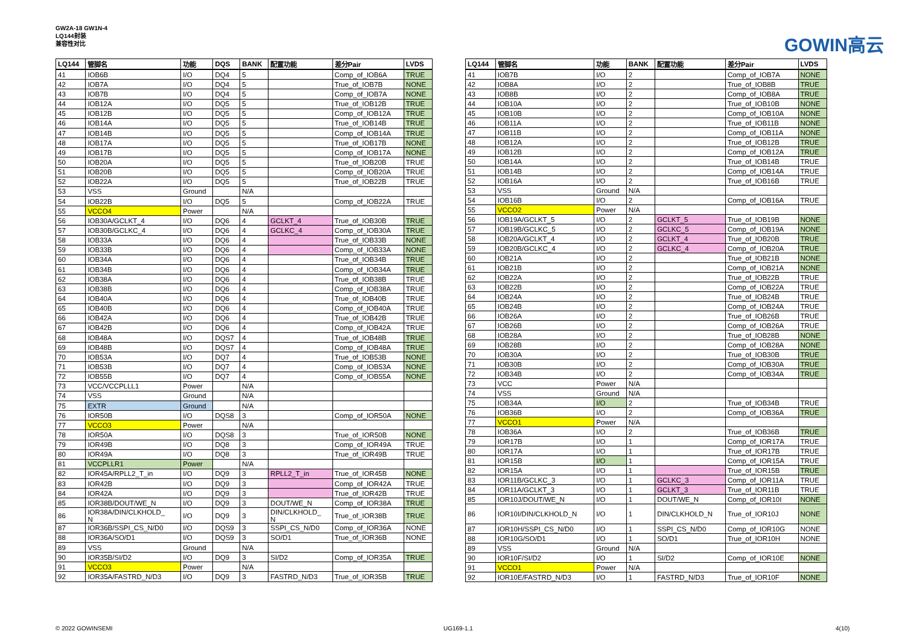GW2A-18 GW1N-4
LQ144封装
兼容性对比
GOWIN高云
| LQ144 | 管脚名 | 功能 | DQS | BANK | 配置功能 | 差分Pair | LVDS |
| --- | --- | --- | --- | --- | --- | --- | --- |
| 41 | IOB6B | I/O | DQ4 | 5 | | Comp_of_IOB6A | TRUE |
| 42 | IOB7A | I/O | DQ4 | 5 | | True_of_IOB7B | NONE |
| 43 | IOB7B | I/O | DQ4 | 5 | | Comp_of_IOB7A | NONE |
| 44 | IOB12A | I/O | DQ5 | 5 | | True_of_IOB12B | TRUE |
| 45 | IOB12B | I/O | DQ5 | 5 | | Comp_of_IOB12A | TRUE |
| 46 | IOB14A | I/O | DQ5 | 5 | | True_of_IOB14B | TRUE |
| 47 | IOB14B | I/O | DQ5 | 5 | | Comp_of_IOB14A | TRUE |
| 48 | IOB17A | I/O | DQ5 | 5 | | True_of_IOB17B | NONE |
| 49 | IOB17B | I/O | DQ5 | 5 | | Comp_of_IOB17A | NONE |
| 50 | IOB20A | I/O | DQ5 | 5 | | True_of_IOB20B | TRUE |
| 51 | IOB20B | I/O | DQ5 | 5 | | Comp_of_IOB20A | TRUE |
| 52 | IOB22A | I/O | DQ5 | 5 | | True_of_IOB22B | TRUE |
| 53 | VSS | Ground | | N/A | | | |
| 54 | IOB22B | I/O | DQ5 | 5 | | Comp_of_IOB22A | TRUE |
| 55 | VCCO4 | Power | | N/A | | | |
| 56 | IOB30A/GCLKT_4 | I/O | DQ6 | 4 | GCLKT_4 | True_of_IOB30B | TRUE |
| 57 | IOB30B/GCLKC_4 | I/O | DQ6 | 4 | GCLKC_4 | Comp_of_IOB30A | TRUE |
| 58 | IOB33A | I/O | DQ6 | 4 | | True_of_IOB33B | NONE |
| 59 | IOB33B | I/O | DQ6 | 4 | | Comp_of_IOB33A | NONE |
| 60 | IOB34A | I/O | DQ6 | 4 | | True_of_IOB34B | TRUE |
| 61 | IOB34B | I/O | DQ6 | 4 | | Comp_of_IOB34A | TRUE |
| 62 | IOB38A | I/O | DQ6 | 4 | | True_of_IOB38B | TRUE |
| 63 | IOB38B | I/O | DQ6 | 4 | | Comp_of_IOB38A | TRUE |
| 64 | IOB40A | I/O | DQ6 | 4 | | True_of_IOB40B | TRUE |
| 65 | IOB40B | I/O | DQ6 | 4 | | Comp_of_IOB40A | TRUE |
| 66 | IOB42A | I/O | DQ6 | 4 | | True_of_IOB42B | TRUE |
| 67 | IOB42B | I/O | DQ6 | 4 | | Comp_of_IOB42A | TRUE |
| 68 | IOB48A | I/O | DQS7 | 4 | | True_of_IOB48B | TRUE |
| 69 | IOB48B | I/O | DQS7 | 4 | | Comp_of_IOB48A | TRUE |
| 70 | IOB53A | I/O | DQ7 | 4 | | True_of_IOB53B | NONE |
| 71 | IOB53B | I/O | DQ7 | 4 | | Comp_of_IOB53A | NONE |
| 72 | IOB55B | I/O | DQ7 | 4 | | Comp_of_IOB55A | NONE |
| 73 | VCC/VCCPLLL1 | Power | | N/A | | | |
| 74 | VSS | Ground | | N/A | | | |
| 75 | EXTR | Ground | | N/A | | | |
| 76 | IOR50B | I/O | DQS8 | 3 | | Comp_of_IOR50A | NONE |
| 77 | VCCO3 | Power | | N/A | | | |
| 78 | IOR50A | I/O | DQS8 | 3 | | True_of_IOR50B | NONE |
| 79 | IOR49B | I/O | DQ8 | 3 | | Comp_of_IOR49A | TRUE |
| 80 | IOR49A | I/O | DQ8 | 3 | | True_of_IOR49B | TRUE |
| 81 | VCCPLLR1 | Power | | N/A | | | |
| 82 | IOR45A/RPLL2_T_in | I/O | DQ9 | 3 | RPLL2_T_in | True_of_IOR45B | NONE |
| 83 | IOR42B | I/O | DQ9 | 3 | | Comp_of_IOR42A | TRUE |
| 84 | IOR42A | I/O | DQ9 | 3 | | True_of_IOR42B | TRUE |
| 85 | IOR38B/DOUT/WE_N | I/O | DQ9 | 3 | DOUT/WE_N | Comp_of_IOR38A | TRUE |
| 86 | IOR38A/DIN/CLKHOLD_ N | I/O | DQ9 | 3 | DIN/CLKHOLD_ N | True_of_IOR38B | TRUE |
| 87 | IOR36B/SSPI_CS_N/D0 | I/O | DQS9 | 3 | SSPI_CS_N/D0 | Comp_of_IOR36A | NONE |
| 88 | IOR36A/SO/D1 | I/O | DQS9 | 3 | SO/D1 | True_of_IOR36B | NONE |
| 89 | VSS | Ground | | N/A | | | |
| 90 | IOR35B/SI/D2 | I/O | DQ9 | 3 | SI/D2 | Comp_of_IOR35A | TRUE |
| 91 | VCCO3 | Power | | N/A | | | |
| 92 | IOR35A/FASTRD_N/D3 | I/O | DQ9 | 3 | FASTRD_N/D3 | True_of_IOR35B | TRUE |
| LQ144 | 管脚名 | 功能 | BANK | 配置功能 | 差分Pair | LVDS |
| --- | --- | --- | --- | --- | --- | --- |
| 41 | IOB7B | I/O | 2 | | Comp_of_IOB7A | NONE |
| 42 | IOB8A | I/O | 2 | | True_of_IOB8B | TRUE |
| 43 | IOB8B | I/O | 2 | | Comp_of_IOB8A | TRUE |
| 44 | IOB10A | I/O | 2 | | True_of_IOB10B | NONE |
| 45 | IOB10B | I/O | 2 | | Comp_of_IOB10A | NONE |
| 46 | IOB11A | I/O | 2 | | True_of_IOB11B | NONE |
| 47 | IOB11B | I/O | 2 | | Comp_of_IOB11A | NONE |
| 48 | IOB12A | I/O | 2 | | True_of_IOB12B | TRUE |
| 49 | IOB12B | I/O | 2 | | Comp_of_IOB12A | TRUE |
| 50 | IOB14A | I/O | 2 | | True_of_IOB14B | TRUE |
| 51 | IOB14B | I/O | 2 | | Comp_of_IOB14A | TRUE |
| 52 | IOB16A | I/O | 2 | | True_of_IOB16B | TRUE |
| 53 | VSS | Ground | N/A | | | |
| 54 | IOB16B | I/O | 2 | | Comp_of_IOB16A | TRUE |
| 55 | VCCO2 | Power | N/A | | | |
| 56 | IOB19A/GCLKT_5 | I/O | 2 | GCLKT_5 | True_of_IOB19B | NONE |
| 57 | IOB19B/GCLKC_5 | I/O | 2 | GCLKC_5 | Comp_of_IOB19A | NONE |
| 58 | IOB20A/GCLKT_4 | I/O | 2 | GCLKT_4 | True_of_IOB20B | TRUE |
| 59 | IOB20B/GCLKC_4 | I/O | 2 | GCLKC_4 | Comp_of_IOB20A | TRUE |
| 60 | IOB21A | I/O | 2 | | True_of_IOB21B | NONE |
| 61 | IOB21B | I/O | 2 | | Comp_of_IOB21A | NONE |
| 62 | IOB22A | I/O | 2 | | True_of_IOB22B | TRUE |
| 63 | IOB22B | I/O | 2 | | Comp_of_IOB22A | TRUE |
| 64 | IOB24A | I/O | 2 | | True_of_IOB24B | TRUE |
| 65 | IOB24B | I/O | 2 | | Comp_of_IOB24A | TRUE |
| 66 | IOB26A | I/O | 2 | | True_of_IOB26B | TRUE |
| 67 | IOB26B | I/O | 2 | | Comp_of_IOB26A | TRUE |
| 68 | IOB28A | I/O | 2 | | True_of_IOB28B | NONE |
| 69 | IOB28B | I/O | 2 | | Comp_of_IOB28A | NONE |
| 70 | IOB30A | I/O | 2 | | True_of_IOB30B | TRUE |
| 71 | IOB30B | I/O | 2 | | Comp_of_IOB30A | TRUE |
| 72 | IOB34B | I/O | 2 | | Comp_of_IOB34A | TRUE |
| 73 | VCC | Power | N/A | | | |
| 74 | VSS | Ground | N/A | | | |
| 75 | IOB34A | I/O | 2 | | True_of_IOB34B | TRUE |
| 76 | IOB36B | I/O | 2 | | Comp_of_IOB36A | TRUE |
| 77 | VCCO1 | Power | N/A | | | |
| 78 | IOB36A | I/O | 2 | | True_of_IOB36B | TRUE |
| 79 | IOR17B | I/O | 1 | | Comp_of_IOR17A | TRUE |
| 80 | IOR17A | I/O | 1 | | True_of_IOR17B | TRUE |
| 81 | IOR15B | I/O | 1 | | Comp_of_IOR15A | TRUE |
| 82 | IOR15A | I/O | 1 | | True_of_IOR15B | TRUE |
| 83 | IOR11B/GCLKC_3 | I/O | 1 | GCLKC_3 | Comp_of_IOR11A | TRUE |
| 84 | IOR11A/GCLKT_3 | I/O | 1 | GCLKT_3 | True_of_IOR11B | TRUE |
| 85 | IOR10J/DOUT/WE_N | I/O | 1 | DOUT/WE_N | Comp_of_IOR10I | NONE |
| 86 | IOR10I/DIN/CLKHOLD_N | I/O | 1 | DIN/CLKHOLD_N | True_of_IOR10J | NONE |
| 87 | IOR10H/SSPI_CS_N/D0 | I/O | 1 | SSPI_CS_N/D0 | Comp_of_IOR10G | NONE |
| 88 | IOR10G/SO/D1 | I/O | 1 | SO/D1 | True_of_IOR10H | NONE |
| 89 | VSS | Ground | N/A | | | |
| 90 | IOR10F/SI/D2 | I/O | 1 | SI/D2 | Comp_of_IOR10E | NONE |
| 91 | VCCO1 | Power | N/A | | | |
| 92 | IOR10E/FASTRD_N/D3 | I/O | 1 | FASTRD_N/D3 | True_of_IOR10F | NONE |
© 2022 GOWINSEMI UG169-1.1 4(10)